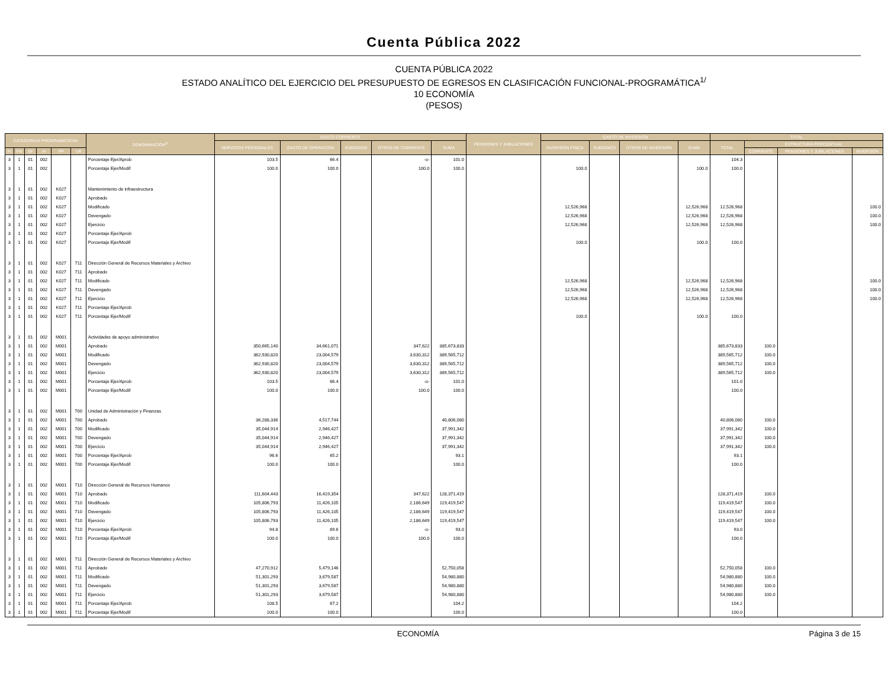Cuenta Pública 2022
CUENTA PÚBLICA 2022
ESTADO ANALÍTICO DEL EJERCICIO DEL PRESUPUESTO DE EGRESOS EN CLASIFICACIÓN FUNCIONAL-PROGRAMÁTICA<sup>1/</sup>
10 ECONOMÍA
(PESOS)
| CATEGORÍAS PROGRAMÁTICAS | | | | | | DENOMINACIÓN<sup>2/</sup> | GASTO CORRIENTE | | | | | PENSIONES Y JUBILACIONES | GASTO DE INVERSIÓN | | | | TOTAL | | | |
| --- | --- | --- | --- | --- | --- | --- | --- | --- | --- | --- | --- | --- | --- | --- | --- | --- | --- | --- | --- | --- |
| | | | | | | | SERVICIOS PERSONALES | GASTO DE OPERACIÓN | SUBSIDIOS | OTROS DE CORRIENTE | SUMA | | INVERSIÓN FÍSICA | SUBSIDIOS | OTROS DE INVERSIÓN | SUMA | TOTAL | ESTRUCTURA PORCENTUAL | | |
| FI | FN | SF | AI | PP | UR | | | | | | | | | | | | | CORRIENTE | PENSIONES Y JUBILACIONES | INVERSIÓN |
| 3 | 1 | 01 | 002 | | | Porcentaje Ejer/Aprob | 103.5 | 66.4 | | -o- | 101.0 | | | | | | 104.3 | | | |
| 3 | 1 | 01 | 002 | | | Porcentaje Ejer/Modif | 100.0 | 100.0 | | 100.0 | 100.0 | | 100.0 | | | 100.0 | 100.0 | | | |
| 3 | 1 | 01 | 002 | K027 | | Mantenimiento de infraestructura | | | | | | | | | | | | | | |
| 3 | 1 | 01 | 002 | K027 | | Aprobado | | | | | | | | | | | | | | |
| 3 | 1 | 01 | 002 | K027 | | Modificado | | | | | | | 12,526,968 | | | 12,526,968 | 12,526,968 | | | 100.0 |
| 3 | 1 | 01 | 002 | K027 | | Devengado | | | | | | | 12,526,968 | | | 12,526,968 | 12,526,968 | | | 100.0 |
| 3 | 1 | 01 | 002 | K027 | | Ejercicio | | | | | | | 12,526,968 | | | 12,526,968 | 12,526,968 | | | 100.0 |
| 3 | 1 | 01 | 002 | K027 | | Porcentaje Ejer/Aprob | | | | | | | | | | | | | | |
| 3 | 1 | 01 | 002 | K027 | | Porcentaje Ejer/Modif | | | | | | | 100.0 | | | 100.0 | 100.0 | | | |
| 3 | 1 | 01 | 002 | K027 | 711 | Dirección General de Recursos Materiales y Archivo | | | | | | | | | | | | | | |
| 3 | 1 | 01 | 002 | K027 | 711 | Aprobado | | | | | | | | | | | | | | |
| 3 | 1 | 01 | 002 | K027 | 711 | Modificado | | | | | | | 12,526,968 | | | 12,526,968 | 12,526,968 | | | 100.0 |
| 3 | 1 | 01 | 002 | K027 | 711 | Devengado | | | | | | | 12,526,968 | | | 12,526,968 | 12,526,968 | | | 100.0 |
| 3 | 1 | 01 | 002 | K027 | 711 | Ejercicio | | | | | | | 12,526,968 | | | 12,526,968 | 12,526,968 | | | 100.0 |
| 3 | 1 | 01 | 002 | K027 | 711 | Porcentaje Ejer/Aprob | | | | | | | | | | | | | | |
| 3 | 1 | 01 | 002 | K027 | 711 | Porcentaje Ejer/Modif | | | | | | | 100.0 | | | 100.0 | 100.0 | | | |
| 3 | 1 | 01 | 002 | M001 | | Actividades de apoyo administrativo | | | | | | | | | | | | | | |
| 3 | 1 | 01 | 002 | M001 | | Aprobado | 350,665,140 | 34,661,071 | | 347,622 | 385,673,833 | | | | | | 385,673,833 | 100.0 | | |
| 3 | 1 | 01 | 002 | M001 | | Modificado | 362,930,820 | 23,004,579 | | 3,630,312 | 389,565,712 | | | | | | 389,565,712 | 100.0 | | |
| 3 | 1 | 01 | 002 | M001 | | Devengado | 362,930,820 | 23,004,579 | | 3,630,312 | 389,565,712 | | | | | | 389,565,712 | 100.0 | | |
| 3 | 1 | 01 | 002 | M001 | | Ejercicio | 362,930,820 | 23,004,579 | | 3,630,312 | 389,565,712 | | | | | | 389,565,712 | 100.0 | | |
| 3 | 1 | 01 | 002 | M001 | | Porcentaje Ejer/Aprob | 103.5 | 66.4 | | -o- | 101.0 | | | | | | 101.0 | | | |
| 3 | 1 | 01 | 002 | M001 | | Porcentaje Ejer/Modif | 100.0 | 100.0 | | 100.0 | 100.0 | | | | | | 100.0 | | | |
| 3 | 1 | 01 | 002 | M001 | 700 | Unidad de Administración y Finanzas | | | | | | | | | | | | | | |
| 3 | 1 | 01 | 002 | M001 | 700 | Aprobado | 36,288,336 | 4,517,744 | | | 40,806,080 | | | | | | 40,806,080 | 100.0 | | |
| 3 | 1 | 01 | 002 | M001 | 700 | Modificado | 35,044,914 | 2,946,427 | | | 37,991,342 | | | | | | 37,991,342 | 100.0 | | |
| 3 | 1 | 01 | 002 | M001 | 700 | Devengado | 35,044,914 | 2,946,427 | | | 37,991,342 | | | | | | 37,991,342 | 100.0 | | |
| 3 | 1 | 01 | 002 | M001 | 700 | Ejercicio | 35,044,914 | 2,946,427 | | | 37,991,342 | | | | | | 37,991,342 | 100.0 | | |
| 3 | 1 | 01 | 002 | M001 | 700 | Porcentaje Ejer/Aprob | 96.6 | 65.2 | | | 93.1 | | | | | | 93.1 | | | |
| 3 | 1 | 01 | 002 | M001 | 700 | Porcentaje Ejer/Modif | 100.0 | 100.0 | | | 100.0 | | | | | | 100.0 | | | |
| 3 | 1 | 01 | 002 | M001 | 710 | Dirección General de Recursos Humanos | | | | | | | | | | | | | | |
| 3 | 1 | 01 | 002 | M001 | 710 | Aprobado | 111,604,443 | 16,419,354 | | 347,622 | 128,371,419 | | | | | | 128,371,419 | 100.0 | | |
| 3 | 1 | 01 | 002 | M001 | 710 | Modificado | 105,806,793 | 11,426,105 | | 2,186,649 | 119,419,547 | | | | | | 119,419,547 | 100.0 | | |
| 3 | 1 | 01 | 002 | M001 | 710 | Devengado | 105,806,793 | 11,426,105 | | 2,186,649 | 119,419,547 | | | | | | 119,419,547 | 100.0 | | |
| 3 | 1 | 01 | 002 | M001 | 710 | Ejercicio | 105,806,793 | 11,426,105 | | 2,186,649 | 119,419,547 | | | | | | 119,419,547 | 100.0 | | |
| 3 | 1 | 01 | 002 | M001 | 710 | Porcentaje Ejer/Aprob | 94.8 | 69.6 | | -o- | 93.0 | | | | | | 93.0 | | | |
| 3 | 1 | 01 | 002 | M001 | 710 | Porcentaje Ejer/Modif | 100.0 | 100.0 | | 100.0 | 100.0 | | | | | | 100.0 | | | |
| 3 | 1 | 01 | 002 | M001 | 711 | Dirección General de Recursos Materiales y Archivo | | | | | | | | | | | | | | |
| 3 | 1 | 01 | 002 | M001 | 711 | Aprobado | 47,270,912 | 5,479,146 | | | 52,750,058 | | | | | | 52,750,058 | 100.0 | | |
| 3 | 1 | 01 | 002 | M001 | 711 | Modificado | 51,301,293 | 3,679,587 | | | 54,980,880 | | | | | | 54,980,880 | 100.0 | | |
| 3 | 1 | 01 | 002 | M001 | 711 | Devengado | 51,301,293 | 3,679,587 | | | 54,980,880 | | | | | | 54,980,880 | 100.0 | | |
| 3 | 1 | 01 | 002 | M001 | 711 | Ejercicio | 51,301,293 | 3,679,587 | | | 54,980,880 | | | | | | 54,980,880 | 100.0 | | |
| 3 | 1 | 01 | 002 | M001 | 711 | Porcentaje Ejer/Aprob | 108.5 | 67.2 | | | 104.2 | | | | | | 104.2 | | | |
| 3 | 1 | 01 | 002 | M001 | 711 | Porcentaje Ejer/Modif | 100.0 | 100.0 | | | 100.0 | | | | | | 100.0 | | | |
ECONOMÍA Página 3 de 15